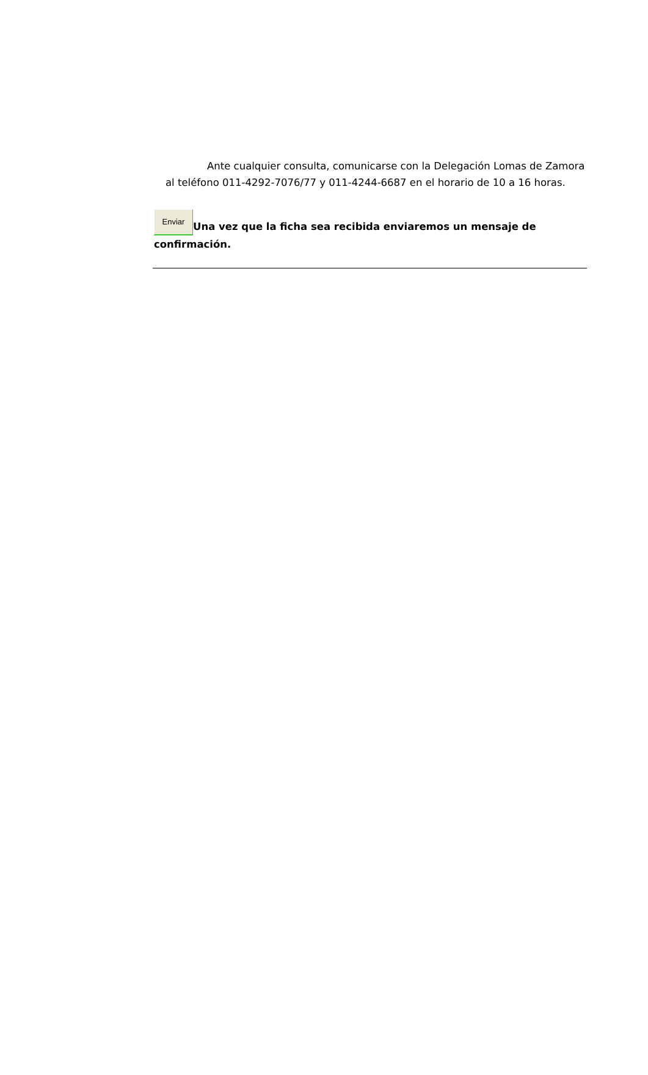Ante cualquier consulta, comunicarse con la Delegación Lomas de Zamora al teléfono 011-4292-7076/77 y 011-4244-6687 en el horario de 10 a 16 horas.
Enviar Una vez que la ficha sea recibida enviaremos un mensaje de confirmación.